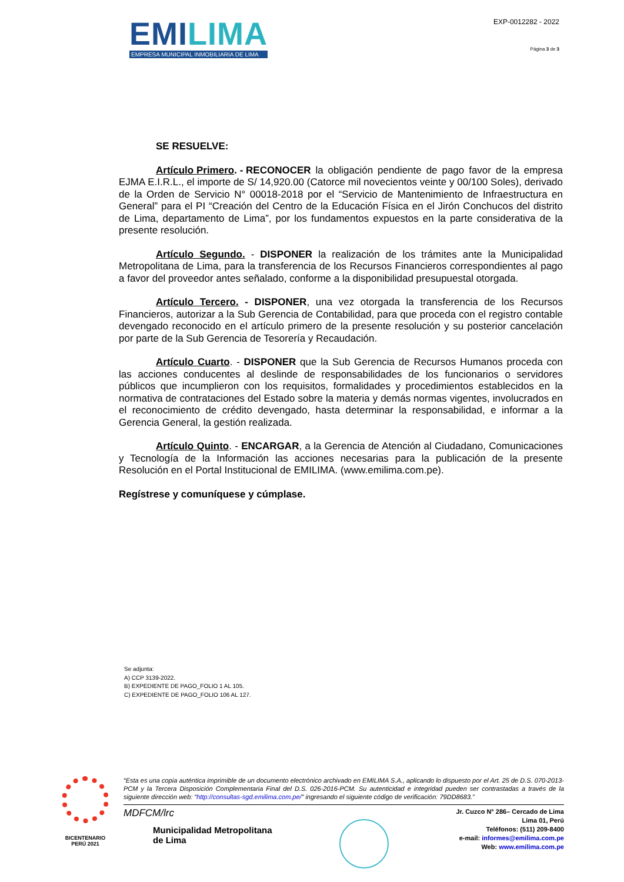EMILIMA
EMPRESA MUNICIPAL INMOBILIARIA DE LIMA
EXP-0012282 - 2022
Página 3 de 3
SE RESUELVE:
Artículo Primero. - RECONOCER la obligación pendiente de pago favor de la empresa EJMA E.I.R.L., el importe de S/ 14,920.00 (Catorce mil novecientos veinte y 00/100 Soles), derivado de la Orden de Servicio N° 00018-2018 por el “Servicio de Mantenimiento de Infraestructura en General” para el PI “Creación del Centro de la Educación Física en el Jirón Conchucos del distrito de Lima, departamento de Lima”, por los fundamentos expuestos en la parte considerativa de la presente resolución.
Artículo Segundo. - DISPONER la realización de los trámites ante la Municipalidad Metropolitana de Lima, para la transferencia de los Recursos Financieros correspondientes al pago a favor del proveedor antes señalado, conforme a la disponibilidad presupuestal otorgada.
Artículo Tercero. - DISPONER, una vez otorgada la transferencia de los Recursos Financieros, autorizar a la Sub Gerencia de Contabilidad, para que proceda con el registro contable devengado reconocido en el artículo primero de la presente resolución y su posterior cancelación por parte de la Sub Gerencia de Tesorería y Recaudación.
Artículo Cuarto. - DISPONER que la Sub Gerencia de Recursos Humanos proceda con las acciones conducentes al deslinde de responsabilidades de los funcionarios o servidores públicos que incumplieron con los requisitos, formalidades y procedimientos establecidos en la normativa de contrataciones del Estado sobre la materia y demás normas vigentes, involucrados en el reconocimiento de crédito devengado, hasta determinar la responsabilidad, e informar a la Gerencia General, la gestión realizada.
Artículo Quinto. - ENCARGAR, a la Gerencia de Atención al Ciudadano, Comunicaciones y Tecnología de la Información las acciones necesarias para la publicación de la presente Resolución en el Portal Institucional de EMILIMA. (www.emilima.com.pe).
Regístrese y comuníquese y cúmplase.
Se adjunta:
A) CCP 3139-2022.
B) EXPEDIENTE DE PAGO_FOLIO 1 AL 105.
C) EXPEDIENTE DE PAGO_FOLIO 106 AL 127.
BICENTENARIO
PERÚ 2021
“Esta es una copia auténtica imprimible de un documento electrónico archivado en EMILIMA S.A., aplicando lo dispuesto por el Art. 25 de D.S. 070-2013-PCM y la Tercera Disposición Complementaria Final del D.S. 026-2016-PCM. Su autenticidad e integridad pueden ser contrastadas a través de la siguiente dirección web: “http://consultas-sgd.emilima.com.pe/” ingresando el siguiente código de verificación: 79DD8683.”
MDFCM/lrc
Municipalidad Metropolitana
de Lima
Jr. Cuzco N° 286– Cercado de Lima
Lima 01, Perú
Teléfonos: (511) 209-8400
e-mail: informes@emilima.com.pe
Web: www.emilima.com.pe